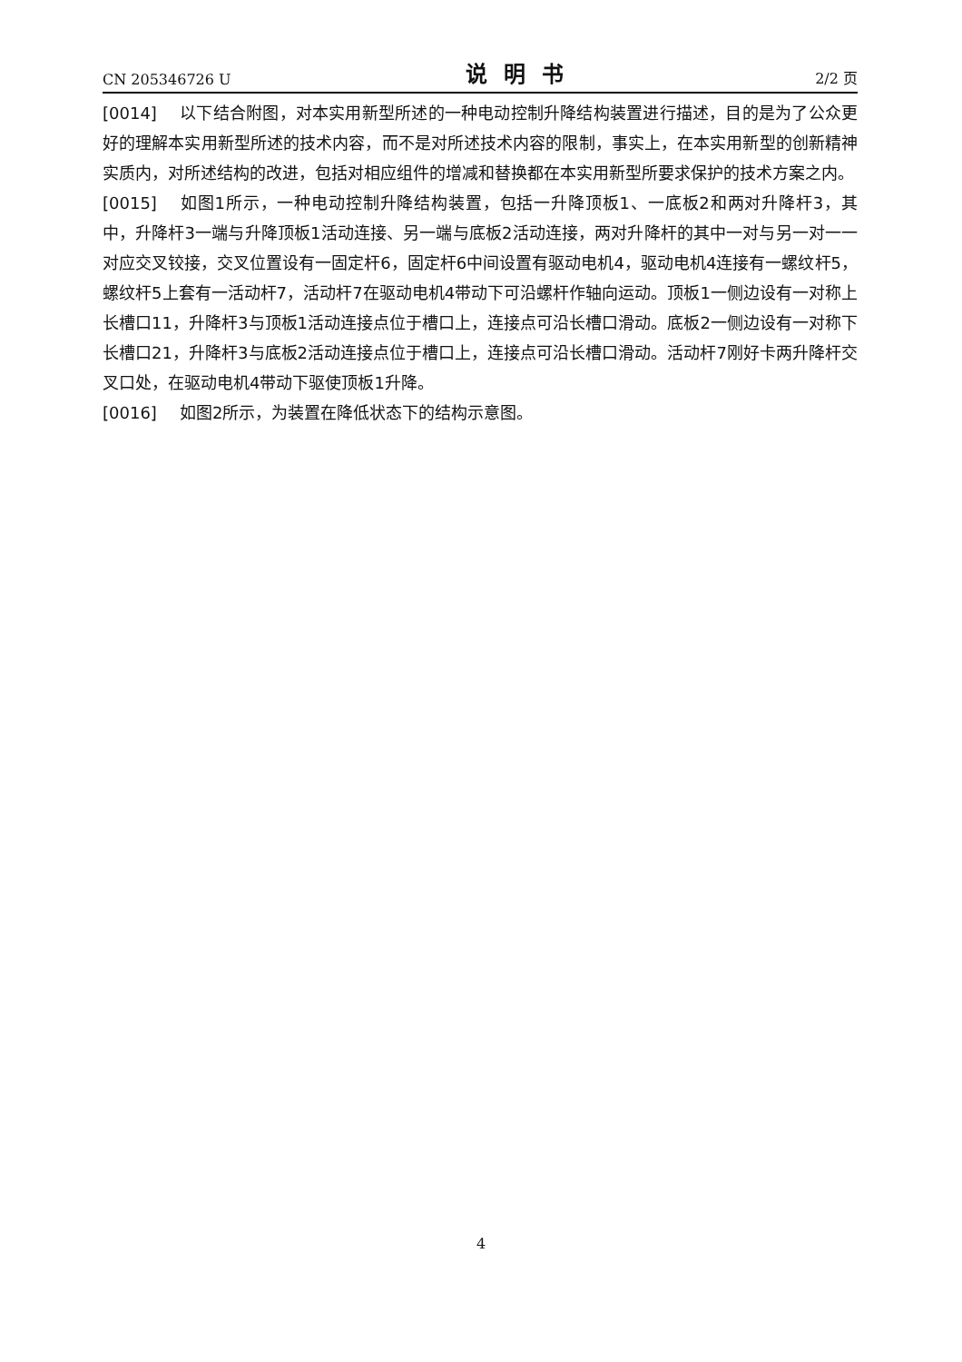CN 205346726 U 说明书 2/2 页
[0014] 以下结合附图，对本实用新型所述的一种电动控制升降结构装置进行描述，目的是为了公众更好的理解本实用新型所述的技术内容，而不是对所述技术内容的限制，事实上，在本实用新型的创新精神实质内，对所述结构的改进，包括对相应组件的增减和替换都在本实用新型所要求保护的技术方案之内。
[0015] 如图1所示，一种电动控制升降结构装置，包括一升降顶板1、一底板2和两对升降杆3，其中，升降杆3一端与升降顶板1活动连接、另一端与底板2活动连接，两对升降杆的其中一对与另一对一一对应交叉铰接，交叉位置设有一固定杆6，固定杆6中间设置有驱动电机4，驱动电机4连接有一螺纹杆5，螺纹杆5上套有一活动杆7，活动杆7在驱动电机4带动下可沿螺杆作轴向运动。顶板1一侧边设有一对称上长槽口11，升降杆3与顶板1活动连接点位于槽口上，连接点可沿长槽口滑动。底板2一侧边设有一对称下长槽口21，升降杆3与底板2活动连接点位于槽口上，连接点可沿长槽口滑动。活动杆7刚好卡两升降杆交叉口处，在驱动电机4带动下驱使顶板1升降。
[0016] 如图2所示，为装置在降低状态下的结构示意图。
4